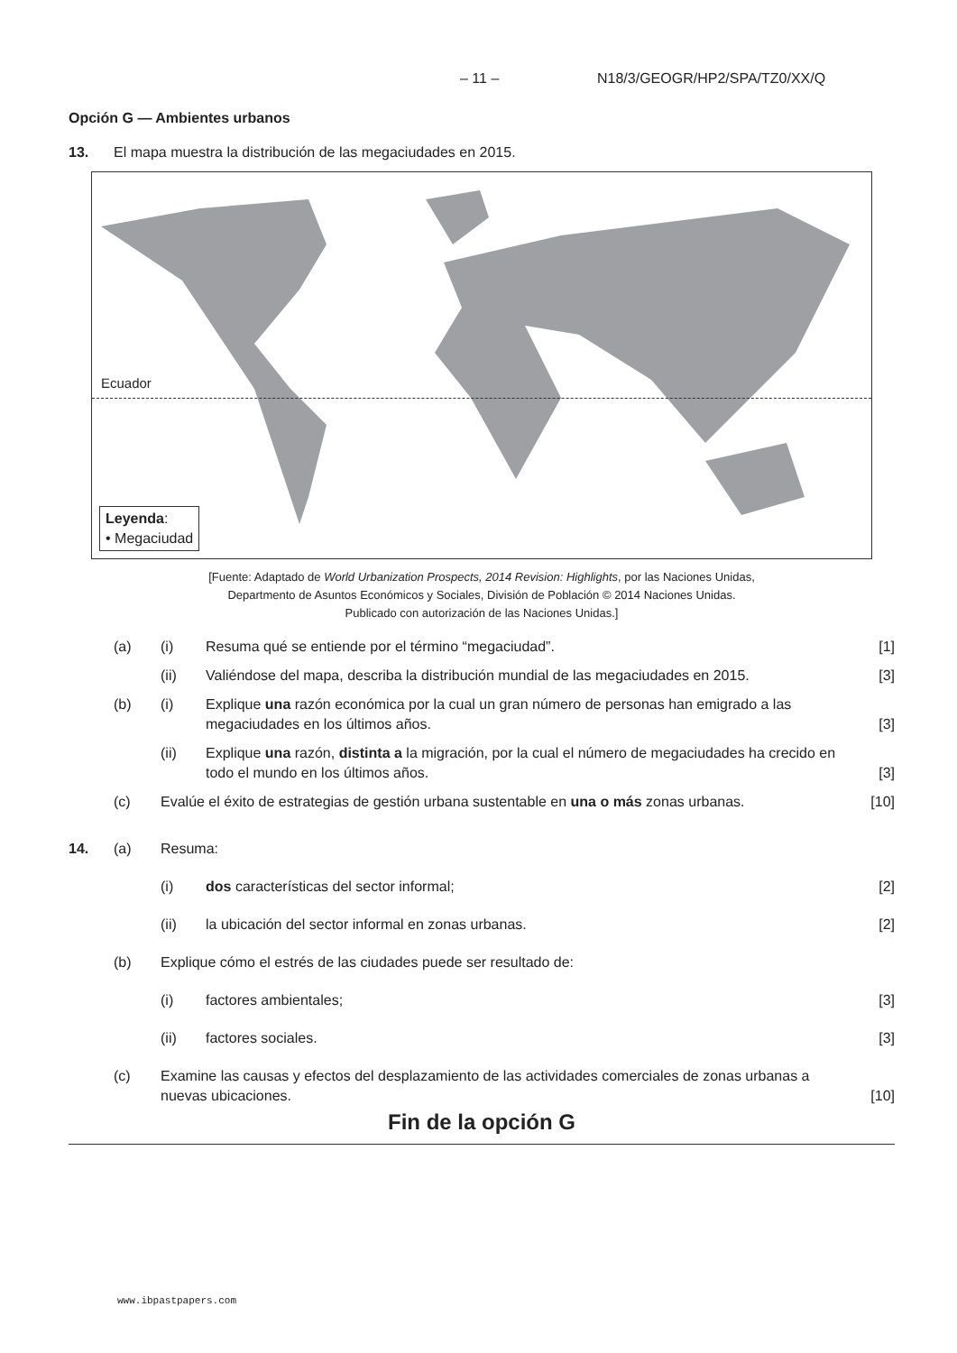– 11 – N18/3/GEOGR/HP2/SPA/TZ0/XX/Q
Opción G — Ambientes urbanos
13. El mapa muestra la distribución de las megaciudades en 2015.
Ecuador
Leyenda:
• Megaciudad
[Fuente: Adaptado de World Urbanization Prospects, 2014 Revision: Highlights, por las Naciones Unidas,
Departmento de Asuntos Económicos y Sociales, División de Población © 2014 Naciones Unidas.
Publicado con autorización de las Naciones Unidas.]
(a) (i) Resuma qué se entiende por el término “megaciudad”.
[1]
(ii) Valiéndose del mapa, describa la distribución mundial de las megaciudades en 2015.
[3]
(b) (i) Explique una razón económica por la cual un gran número de personas han emigrado a las megaciudades en los últimos años.
[3]
(ii) Explique una razón, distinta a la migración, por la cual el número de megaciudades ha crecido en todo el mundo en los últimos años.
[3]
(c) Evalúe el éxito de estrategias de gestión urbana sustentable en una o más zonas urbanas.
[10]
14. (a) Resuma:
(i) dos características del sector informal;
[2]
(ii) la ubicación del sector informal en zonas urbanas.
[2]
(b) Explique cómo el estrés de las ciudades puede ser resultado de:
(i) factores ambientales; [3]
(ii) factores sociales. [3]
(c) Examine las causas y efectos del desplazamiento de las actividades comerciales de zonas urbanas a nuevas ubicaciones.
[10]
Fin de la opción G
www.ibpastpapers.com